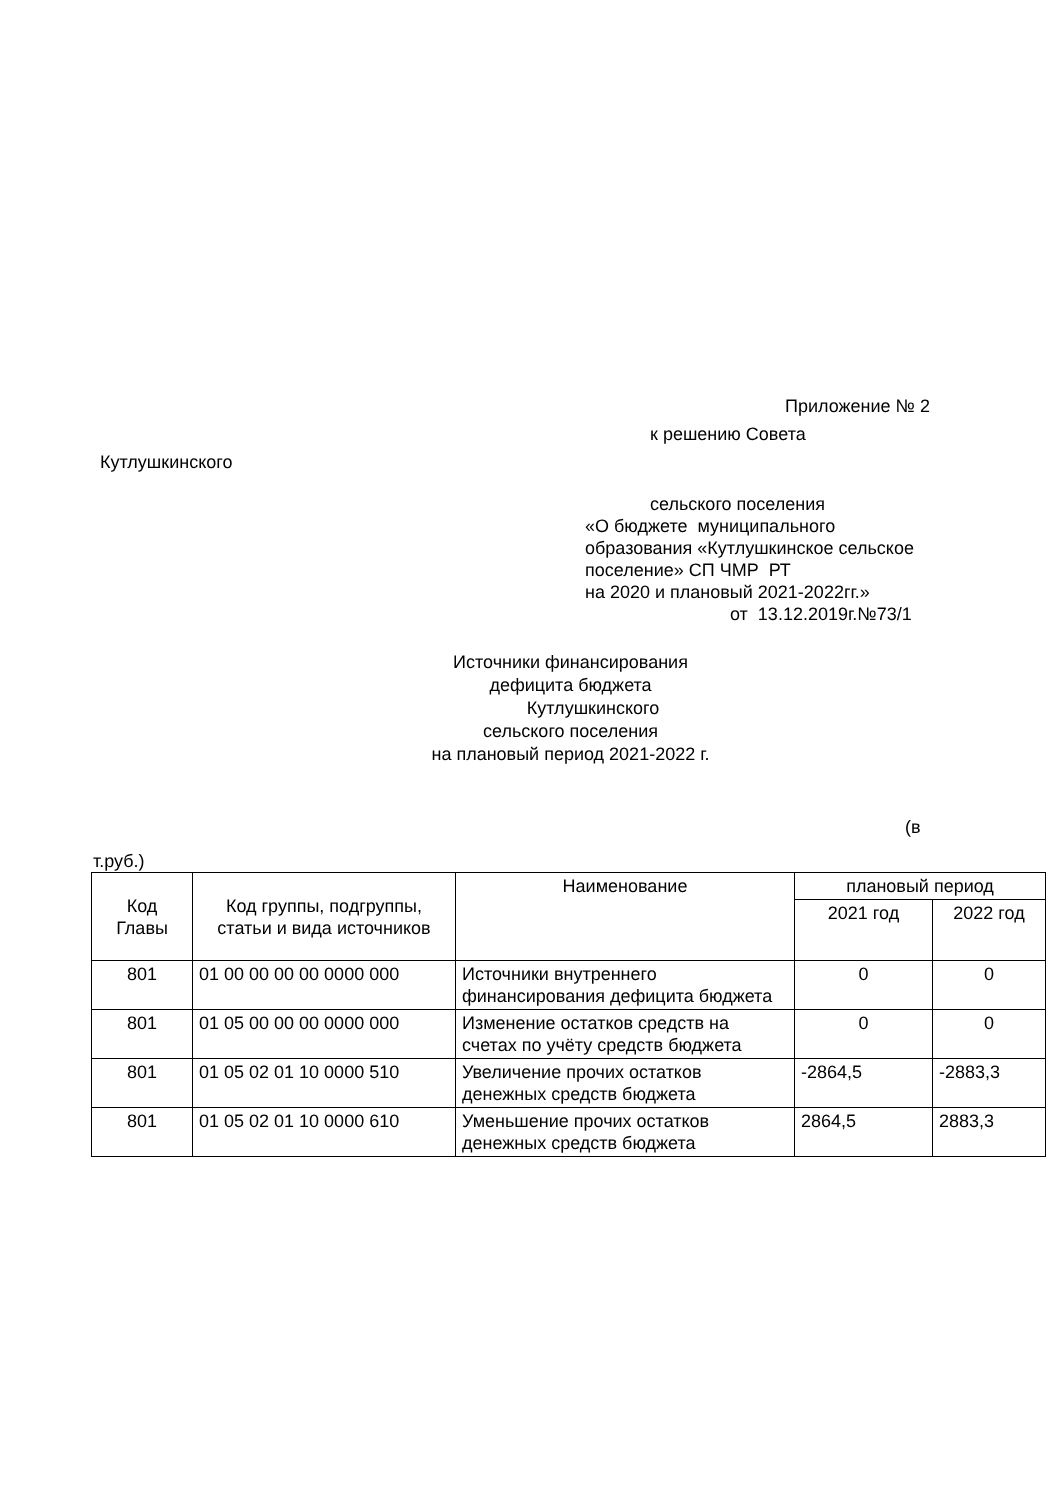Приложение № 2
к решению Совета
Кутлушкинского
сельского поселения
«О бюджете муниципального образования «Кутлушкинское сельское поселение» СП ЧМР РТ на 2020 и плановый 2021-2022гг.»
от 13.12.2019г.№73/1
Источники финансирования
дефицита бюджета
Кутлушкинского
сельского поселения
на плановый период 2021-2022 г.
(в
т.руб.)
| Код Главы | Код группы, подгруппы, статьи и вида источников | Наименование | плановый период | |
| --- | --- | --- | --- | --- |
| | | | 2021 год | 2022 год |
| 801 | 01 00 00 00 00 0000 000 | Источники внутреннего финансирования дефицита бюджета | 0 | 0 |
| 801 | 01 05 00 00 00 0000 000 | Изменение остатков средств на счетах по учёту средств бюджета | 0 | 0 |
| 801 | 01 05 02 01 10 0000 510 | Увеличение прочих остатков денежных средств бюджета | -2864,5 | -2883,3 |
| 801 | 01 05 02 01 10 0000 610 | Уменьшение прочих остатков денежных средств бюджета | 2864,5 | 2883,3 |